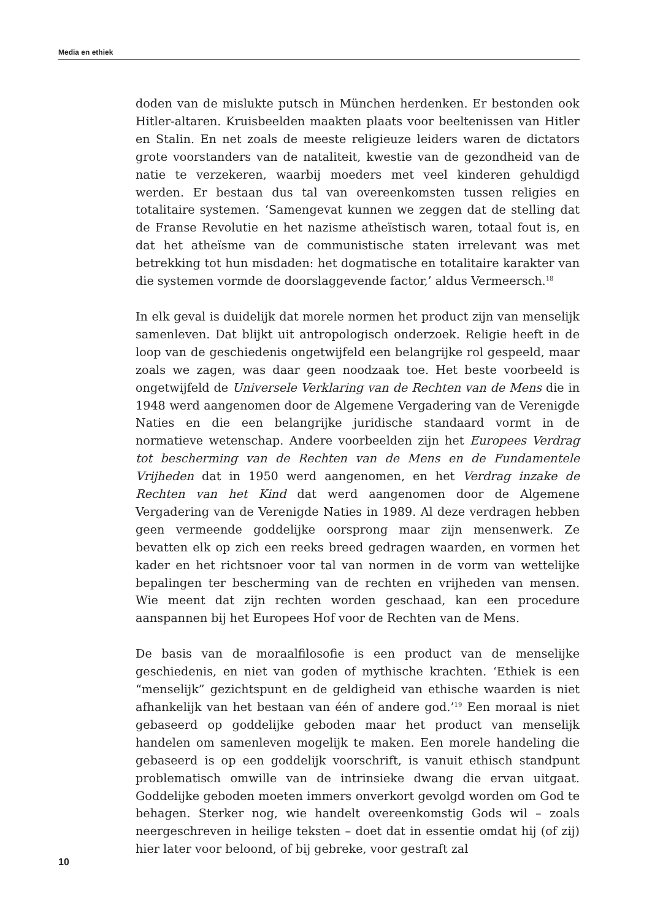Media en ethiek
doden van de mislukte putsch in München herdenken. Er bestonden ook Hitler-altaren. Kruisbeelden maakten plaats voor beeltenissen van Hitler en Stalin. En net zoals de meeste religieuze leiders waren de dictators grote voorstanders van de nataliteit, kwestie van de gezondheid van de natie te verzekeren, waarbij moeders met veel kinderen gehuldigd werden. Er bestaan dus tal van overeenkomsten tussen religies en totalitaire systemen. ‘Samengevat kunnen we zeggen dat de stelling dat de Franse Revolutie en het nazisme atheïstisch waren, totaal fout is, en dat het atheïsme van de communistische staten irrelevant was met betrekking tot hun misdaden: het dogmatische en totalitaire karakter van die systemen vormde de doorslaggevende factor,’ aldus Vermeersch.<sup>18</sup>
In elk geval is duidelijk dat morele normen het product zijn van menselijk samenleven. Dat blijkt uit antropologisch onderzoek. Religie heeft in de loop van de geschiedenis ongetwijfeld een belangrijke rol gespeeld, maar zoals we zagen, was daar geen noodzaak toe. Het beste voorbeeld is ongetwijfeld de Universele Verklaring van de Rechten van de Mens die in 1948 werd aangenomen door de Algemene Vergadering van de Verenigde Naties en die een belangrijke juridische standaard vormt in de normatieve wetenschap. Andere voorbeelden zijn het Europees Verdrag tot bescherming van de Rechten van de Mens en de Fundamentele Vrijheden dat in 1950 werd aangenomen, en het Verdrag inzake de Rechten van het Kind dat werd aangenomen door de Algemene Vergadering van de Verenigde Naties in 1989. Al deze verdragen hebben geen vermeende goddelijke oorsprong maar zijn mensenwerk. Ze bevatten elk op zich een reeks breed gedragen waarden, en vormen het kader en het richtsnoer voor tal van normen in de vorm van wettelijke bepalingen ter bescherming van de rechten en vrijheden van mensen. Wie meent dat zijn rechten worden geschaad, kan een procedure aanspannen bij het Europees Hof voor de Rechten van de Mens.
De basis van de moraalfilosofie is een product van de menselijke geschiedenis, en niet van goden of mythische krachten. ‘Ethiek is een “menselijk” gezichtspunt en de geldigheid van ethische waarden is niet afhankelijk van het bestaan van één of andere god.’<sup>19</sup> Een moraal is niet gebaseerd op goddelijke geboden maar het product van menselijk handelen om samenleven mogelijk te maken. Een morele handeling die gebaseerd is op een goddelijk voorschrift, is vanuit ethisch standpunt problematisch omwille van de intrinsieke dwang die ervan uitgaat. Goddelijke geboden moeten immers onverkort gevolgd worden om God te behagen. Sterker nog, wie handelt overeenkomstig Gods wil – zoals neergeschreven in heilige teksten – doet dat in essentie omdat hij (of zij) hier later voor beloond, of bij gebreke, voor gestraft zal
10